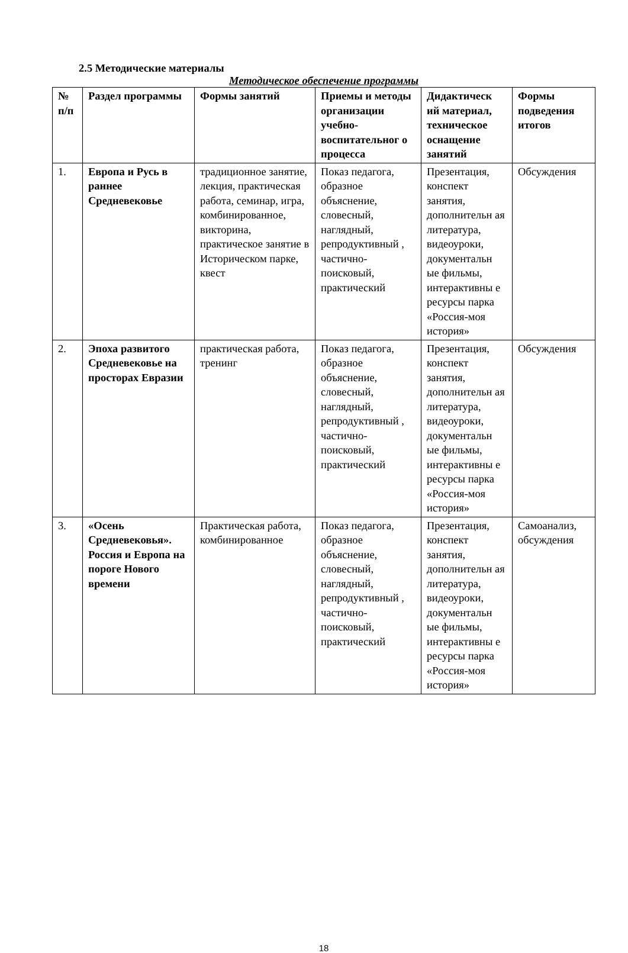2.5 Методические материалы
Методическое обеспечение программы
| № п/п | Раздел программы | Формы занятий | Приемы и методы организации учебно-воспитательног о процесса | Дидактическ ий материал, техническое оснащение занятий | Формы подведения итогов |
| --- | --- | --- | --- | --- | --- |
| 1. | Европа и Русь в раннее Средневековье | традиционное занятие, лекция, практическая работа, семинар, игра, комбинированное, викторина, практическое занятие в Историческом парке, квест | Показ педагога, образное объяснение, словесный, наглядный, репродуктивный , частично-поисковый, практический | Презентация, конспект занятия, дополнительн ая литература, видеоуроки, документальн ые фильмы, интерактивны е ресурсы парка «Россия-моя история» | Обсуждения |
| 2. | Эпоха развитого Средневековье на просторах Евразии | практическая работа, тренинг | Показ педагога, образное объяснение, словесный, наглядный, репродуктивный , частично-поисковый, практический | Презентация, конспект занятия, дополнительн ая литература, видеоуроки, документальн ые фильмы, интерактивны е ресурсы парка «Россия-моя история» | Обсуждения |
| 3. | «Осень Средневековья». Россия и Европа на пороге Нового времени | Практическая работа, комбинированное | Показ педагога, образное объяснение, словесный, наглядный, репродуктивный , частично-поисковый, практический | Презентация, конспект занятия, дополнительн ая литература, видеоуроки, документальн ые фильмы, интерактивны е ресурсы парка «Россия-моя история» | Самоанализ, обсуждения |
18